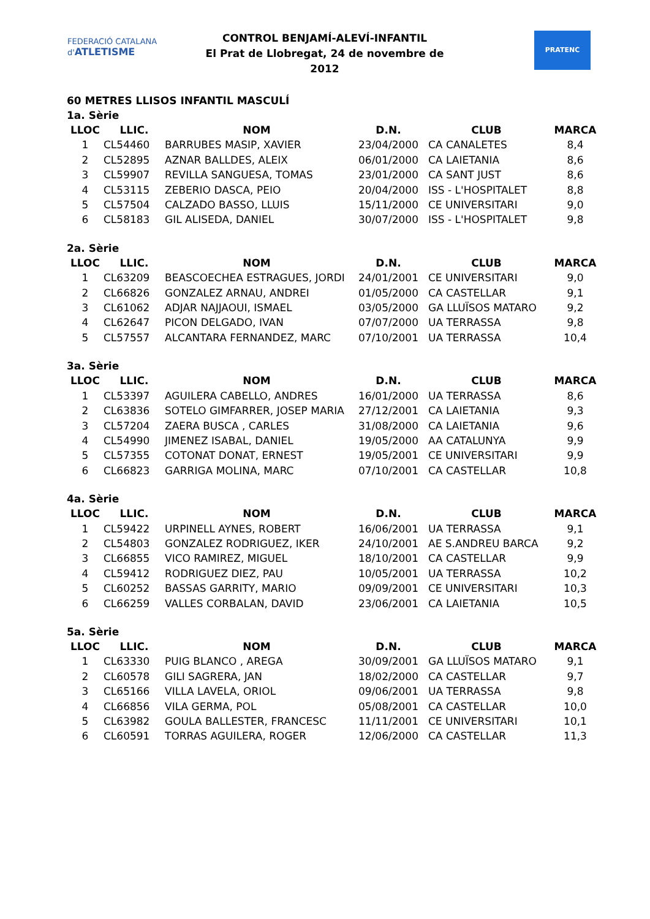FEDERACIÓ CATALANA d'ATLETISME
CONTROL BENJAMÍ-ALEVÍ-INFANTIL
El Prat de Llobregat, 24 de novembre de 2012
PRATENC
60 METRES LLISOS INFANTIL MASCULÍ
1a. Sèrie
| LLOC | LLIC. | NOM | D.N. | CLUB | MARCA |
| --- | --- | --- | --- | --- | --- |
| 1 | CL54460 | BARRUBES MASIP, XAVIER | 23/04/2000 | CA CANALETES | 8,4 |
| 2 | CL52895 | AZNAR BALLDES, ALEIX | 06/01/2000 | CA LAIETANIA | 8,6 |
| 3 | CL59907 | REVILLA SANGUESA, TOMAS | 23/01/2000 | CA SANT JUST | 8,6 |
| 4 | CL53115 | ZEBERIO DASCA, PEIO | 20/04/2000 | ISS - L'HOSPITALET | 8,8 |
| 5 | CL57504 | CALZADO BASSO, LLUIS | 15/11/2000 | CE UNIVERSITARI | 9,0 |
| 6 | CL58183 | GIL ALISEDA, DANIEL | 30/07/2000 | ISS - L'HOSPITALET | 9,8 |
2a. Sèrie
| LLOC | LLIC. | NOM | D.N. | CLUB | MARCA |
| --- | --- | --- | --- | --- | --- |
| 1 | CL63209 | BEASCOECHEA ESTRAGUES, JORDI | 24/01/2001 | CE UNIVERSITARI | 9,0 |
| 2 | CL66826 | GONZALEZ ARNAU, ANDREI | 01/05/2000 | CA CASTELLAR | 9,1 |
| 3 | CL61062 | ADJAR NAJJAOUI, ISMAEL | 03/05/2000 | GA LLUÏSOS MATARO | 9,2 |
| 4 | CL62647 | PICON DELGADO, IVAN | 07/07/2000 | UA TERRASSA | 9,8 |
| 5 | CL57557 | ALCANTARA FERNANDEZ, MARC | 07/10/2001 | UA TERRASSA | 10,4 |
3a. Sèrie
| LLOC | LLIC. | NOM | D.N. | CLUB | MARCA |
| --- | --- | --- | --- | --- | --- |
| 1 | CL53397 | AGUILERA CABELLO, ANDRES | 16/01/2000 | UA TERRASSA | 8,6 |
| 2 | CL63836 | SOTELO GIMFARRER, JOSEP MARIA | 27/12/2001 | CA LAIETANIA | 9,3 |
| 3 | CL57204 | ZAERA BUSCA , CARLES | 31/08/2000 | CA LAIETANIA | 9,6 |
| 4 | CL54990 | JIMENEZ ISABAL, DANIEL | 19/05/2000 | AA CATALUNYA | 9,9 |
| 5 | CL57355 | COTONAT DONAT, ERNEST | 19/05/2001 | CE UNIVERSITARI | 9,9 |
| 6 | CL66823 | GARRIGA MOLINA, MARC | 07/10/2001 | CA CASTELLAR | 10,8 |
4a. Sèrie
| LLOC | LLIC. | NOM | D.N. | CLUB | MARCA |
| --- | --- | --- | --- | --- | --- |
| 1 | CL59422 | URPINELL AYNES, ROBERT | 16/06/2001 | UA TERRASSA | 9,1 |
| 2 | CL54803 | GONZALEZ RODRIGUEZ, IKER | 24/10/2001 | AE S.ANDREU BARCA | 9,2 |
| 3 | CL66855 | VICO RAMIREZ, MIGUEL | 18/10/2001 | CA CASTELLAR | 9,9 |
| 4 | CL59412 | RODRIGUEZ DIEZ, PAU | 10/05/2001 | UA TERRASSA | 10,2 |
| 5 | CL60252 | BASSAS GARRITY, MARIO | 09/09/2001 | CE UNIVERSITARI | 10,3 |
| 6 | CL66259 | VALLES CORBALAN, DAVID | 23/06/2001 | CA LAIETANIA | 10,5 |
5a. Sèrie
| LLOC | LLIC. | NOM | D.N. | CLUB | MARCA |
| --- | --- | --- | --- | --- | --- |
| 1 | CL63330 | PUIG BLANCO , AREGA | 30/09/2001 | GA LLUÏSOS MATARO | 9,1 |
| 2 | CL60578 | GILI SAGRERA, JAN | 18/02/2000 | CA CASTELLAR | 9,7 |
| 3 | CL65166 | VILLA LAVELA, ORIOL | 09/06/2001 | UA TERRASSA | 9,8 |
| 4 | CL66856 | VILA GERMA, POL | 05/08/2001 | CA CASTELLAR | 10,0 |
| 5 | CL63982 | GOULA BALLESTER, FRANCESC | 11/11/2001 | CE UNIVERSITARI | 10,1 |
| 6 | CL60591 | TORRAS AGUILERA, ROGER | 12/06/2000 | CA CASTELLAR | 11,3 |